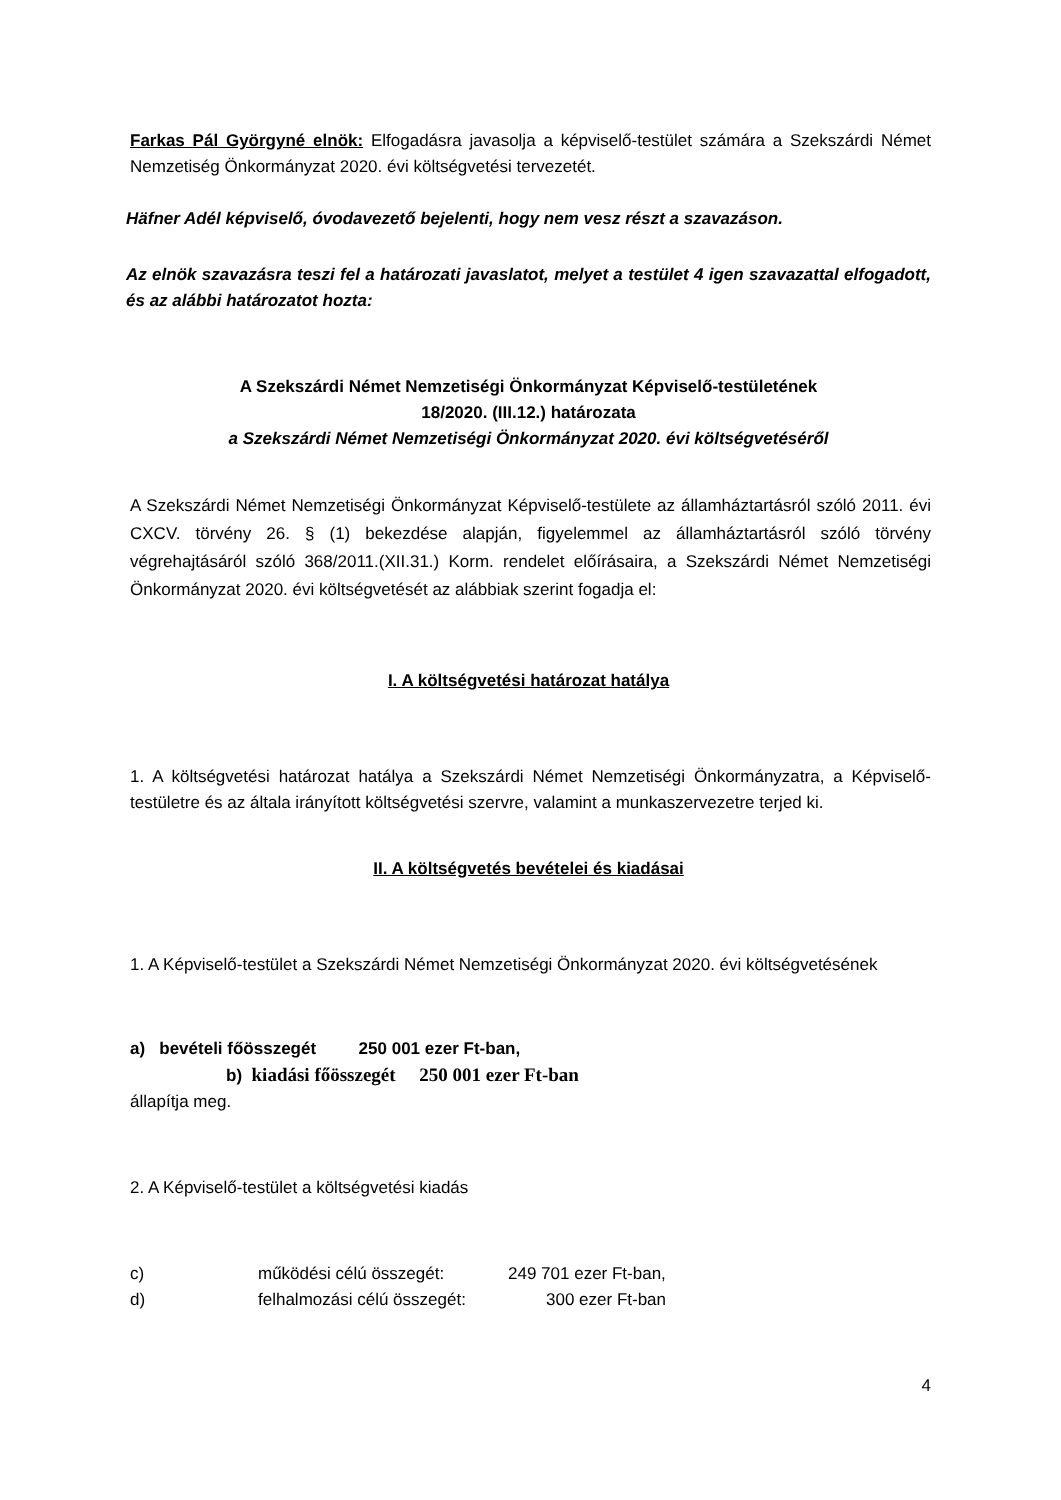Farkas Pál Györgyné elnök: Elfogadásra javasolja a képviselő-testület számára a Szekszárdi Német Nemzetiség Önkormányzat 2020. évi költségvetési tervezetét.
Häfner Adél képviselő, óvodavezető bejelenti, hogy nem vesz részt a szavazáson.
Az elnök szavazásra teszi fel a határozati javaslatot, melyet a testület 4 igen szavazattal elfogadott, és az alábbi határozatot hozta:
A Szekszárdi Német Nemzetiségi Önkormányzat Képviselő-testületének
18/2020. (III.12.) határozata
a Szekszárdi Német Nemzetiségi Önkormányzat 2020. évi költségvetéséről
A Szekszárdi Német Nemzetiségi Önkormányzat Képviselő-testülete az államháztartásról szóló 2011. évi CXCV. törvény 26. § (1) bekezdése alapján, figyelemmel az államháztartásról szóló törvény végrehajtásáról szóló 368/2011.(XII.31.) Korm. rendelet előírásaira, a Szekszárdi Német Nemzetiségi Önkormányzat 2020. évi költségvetését az alábbiak szerint fogadja el:
I. A költségvetési határozat hatálya
1. A költségvetési határozat hatálya a Szekszárdi Német Nemzetiségi Önkormányzatra, a Képviselő-testületre és az általa irányított költségvetési szervre, valamint a munkaszervezetre terjed ki.
II. A költségvetés bevételei és kiadásai
1. A Képviselő-testület a Szekszárdi Német Nemzetiségi Önkormányzat 2020. évi költségvetésének
a) bevételi főösszegét 250 001 ezer Ft-ban,
b) kiadási főösszegét 250 001 ezer Ft-ban
állapítja meg.
2. A Képviselő-testület a költségvetési kiadás
c) működési célú összegét: 249 701 ezer Ft-ban,
d) felhalmozási célú összegét: 300 ezer Ft-ban
4